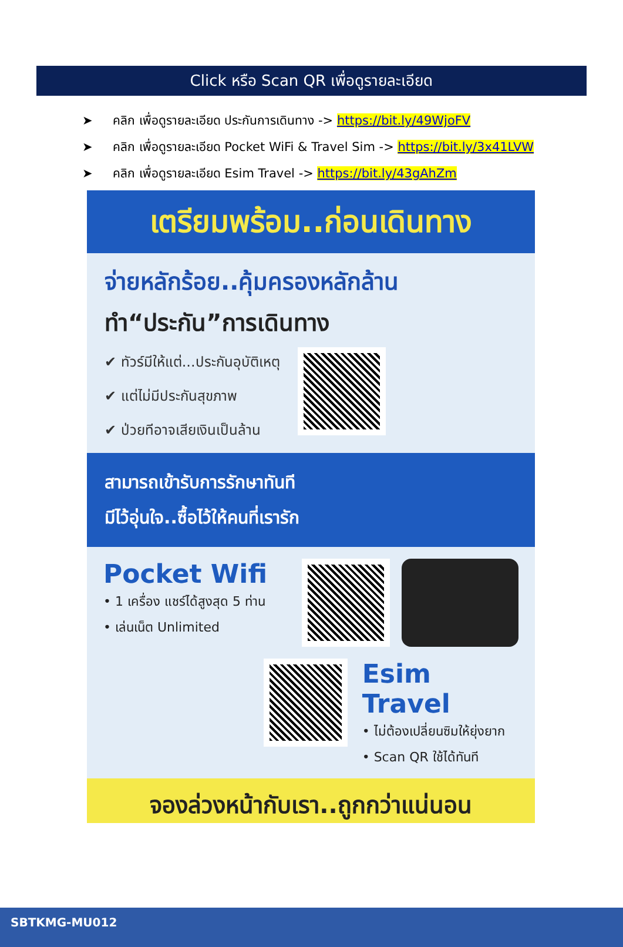Click หรือ Scan QR เพื่อดูรายละเอียด
➤ คลิก เพื่อดูรายละเอียด ประกันการเดินทาง -> https://bit.ly/49WjoFV
➤ คลิก เพื่อดูรายละเอียด Pocket WiFi & Travel Sim -> https://bit.ly/3x41LVW
➤ คลิก เพื่อดูรายละเอียด Esim Travel -> https://bit.ly/43gAhZm
เตรียมพร้อม..ก่อนเดินทาง
จ่ายหลักร้อย..คุ้มครองหลักล้าน
ทำ“ประกัน”การเดินทาง
✔ ทัวร์มีให้แต่...ประกันอุบัติเหตุ
✔ แต่ไม่มีประกันสุขภาพ
✔ ป่วยทีอาจเสียเงินเป็นล้าน
สามารถเข้ารับการรักษาทันที
มีไว้อุ่นใจ..ซื้อไว้ให้คนที่เรารัก
Pocket Wifi
• 1 เครื่อง แชร์ได้สูงสุด 5 ท่าน
• เล่นเน็ต Unlimited
Esim Travel
• ไม่ต้องเปลี่ยนซิมให้ยุ่งยาก
• Scan QR ใช้ได้ทันที
จองล่วงหน้ากับเรา..ถูกกว่าแน่นอน
SBTKMG-MU012